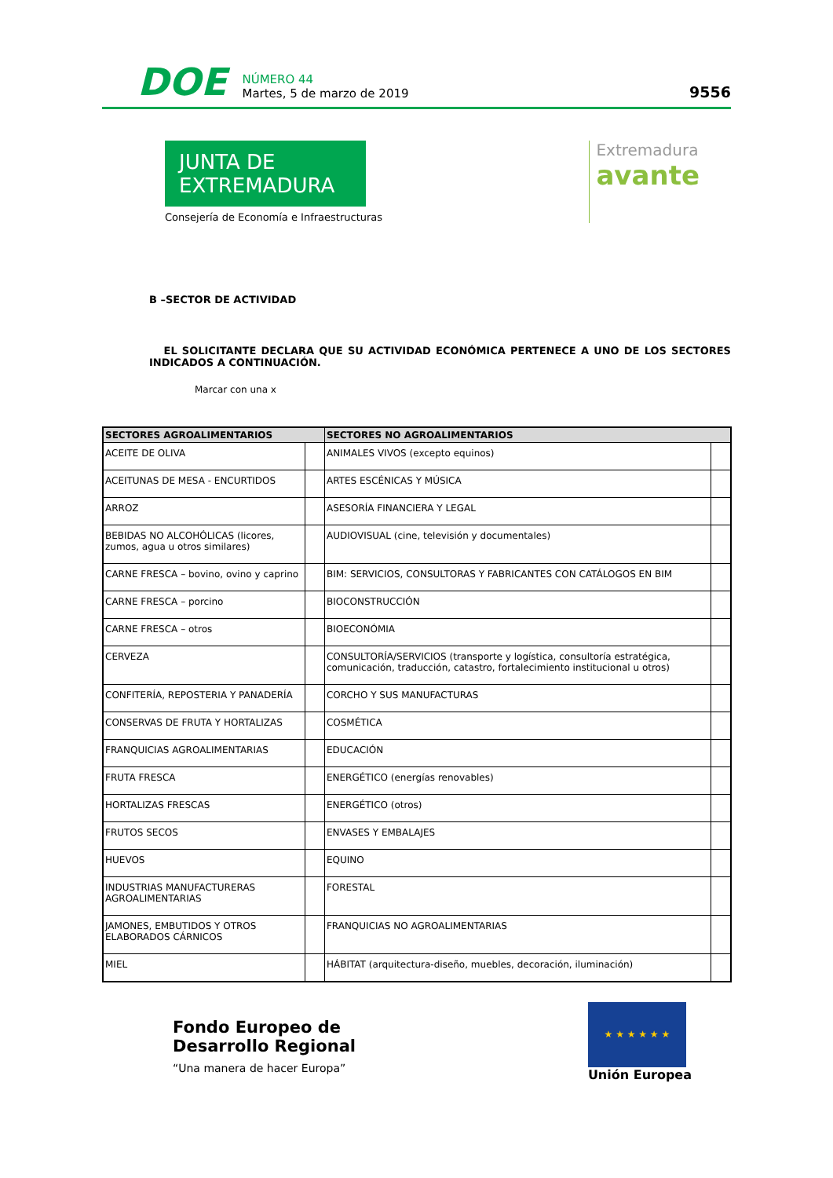DOE
NÚMERO 44
Martes, 5 de marzo de 2019
9556
JUNTA DE EXTREMADURA
Consejería de Economía e Infraestructuras
Extremadura
avante
B –SECTOR DE ACTIVIDAD
EL SOLICITANTE DECLARA QUE SU ACTIVIDAD ECONÓMICA PERTENECE A UNO DE LOS SECTORES INDICADOS A CONTINUACIÓN.
Marcar con una x
| SECTORES AGROALIMENTARIOS | | SECTORES NO AGROALIMENTARIOS | |
| --- | --- | --- | --- |
| ACEITE DE OLIVA | | ANIMALES VIVOS (excepto equinos) | |
| ACEITUNAS DE MESA - ENCURTIDOS | | ARTES ESCÉNICAS Y MÚSICA | |
| ARROZ | | ASESORÍA FINANCIERA Y LEGAL | |
| BEBIDAS NO ALCOHÓLICAS (licores, zumos, agua u otros similares) | | AUDIOVISUAL (cine, televisión y documentales) | |
| CARNE FRESCA – bovino, ovino y caprino | | BIM: SERVICIOS, CONSULTORAS Y FABRICANTES CON CATÁLOGOS EN BIM | |
| CARNE FRESCA – porcino | | BIOCONSTRUCCIÓN | |
| CARNE FRESCA – otros | | BIOECONÓMIA | |
| CERVEZA | | CONSULTORÍA/SERVICIOS (transporte y logística, consultoría estratégica, comunicación, traducción, catastro, fortalecimiento institucional u otros) | |
| CONFITERÍA, REPOSTERIA Y PANADERÍA | | CORCHO Y SUS MANUFACTURAS | |
| CONSERVAS DE FRUTA Y HORTALIZAS | | COSMÉTICA | |
| FRANQUICIAS AGROALIMENTARIAS | | EDUCACIÓN | |
| FRUTA FRESCA | | ENERGÉTICO (energías renovables) | |
| HORTALIZAS FRESCAS | | ENERGÉTICO (otros) | |
| FRUTOS SECOS | | ENVASES Y EMBALAJES | |
| HUEVOS | | EQUINO | |
| INDUSTRIAS MANUFACTURERAS AGROALIMENTARIAS | | FORESTAL | |
| JAMONES, EMBUTIDOS Y OTROS ELABORADOS CÁRNICOS | | FRANQUICIAS NO AGROALIMENTARIAS | |
| MIEL | | HÁBITAT (arquitectura-diseño, muebles, decoración, iluminación) | |
Fondo Europeo de
Desarrollo Regional
“Una manera de hacer Europa”
★ ★ ★ ★ ★ ★
Unión Europea